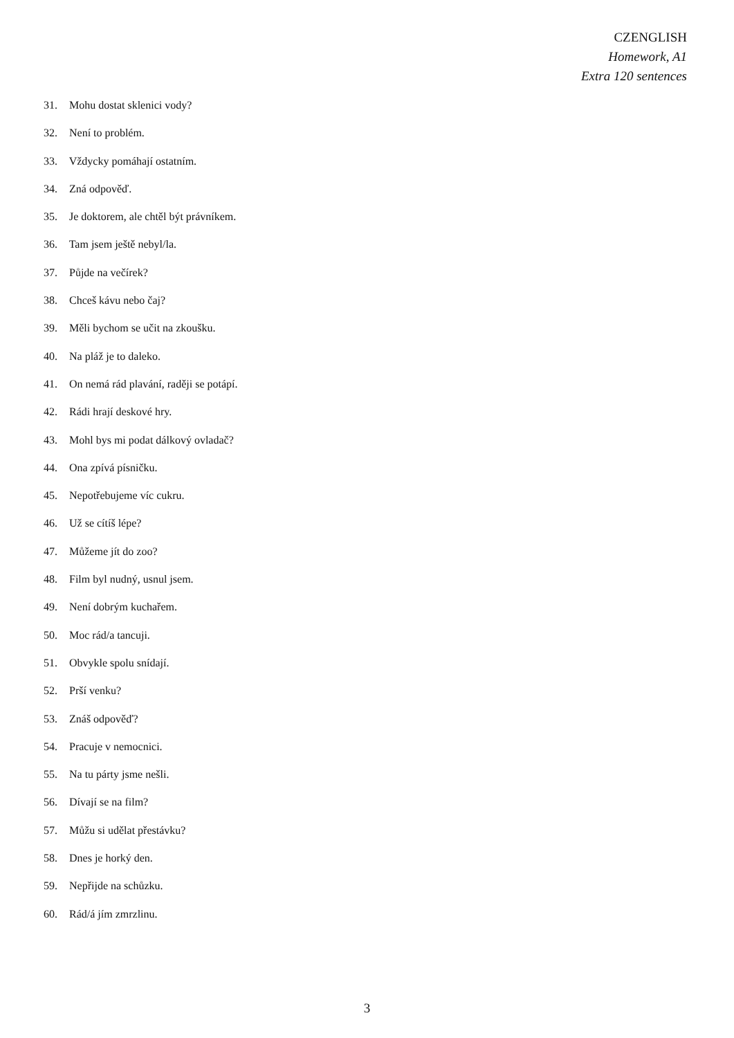CZENGLISH
Homework, A1
Extra 120 sentences
31. Mohu dostat sklenici vody?
32. Není to problém.
33. Vždycky pomáhají ostatním.
34. Zná odpověď.
35. Je doktorem, ale chtěl být právníkem.
36. Tam jsem ještě nebyl/la.
37. Půjde na večírek?
38. Chceš kávu nebo čaj?
39. Měli bychom se učit na zkoušku.
40. Na pláž je to daleko.
41. On nemá rád plavání, raději se potápí.
42. Rádi hrají deskové hry.
43. Mohl bys mi podat dálkový ovladač?
44. Ona zpívá písničku.
45. Nepotřebujeme víc cukru.
46. Už se cítíš lépe?
47. Můžeme jít do zoo?
48. Film byl nudný, usnul jsem.
49. Není dobrým kuchařem.
50. Moc rád/a tancuji.
51. Obvykle spolu snídají.
52. Prší venku?
53. Znáš odpověď?
54. Pracuje v nemocnici.
55. Na tu párty jsme nešli.
56. Dívají se na film?
57. Můžu si udělat přestávku?
58. Dnes je horký den.
59. Nepřijde na schůzku.
60. Rád/á jím zmrzlinu.
3